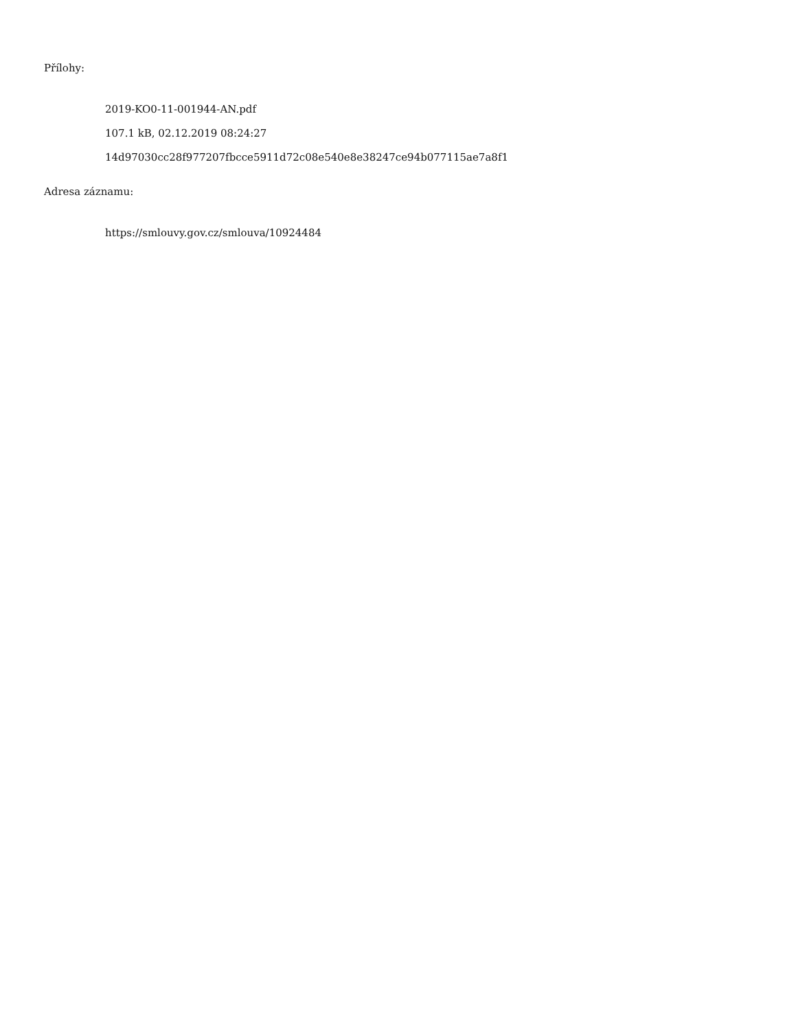Přílohy:
2019-KO0-11-001944-AN.pdf
107.1 kB, 02.12.2019 08:24:27
14d97030cc28f977207fbcce5911d72c08e540e8e38247ce94b077115ae7a8f1
Adresa záznamu:
https://smlouvy.gov.cz/smlouva/10924484